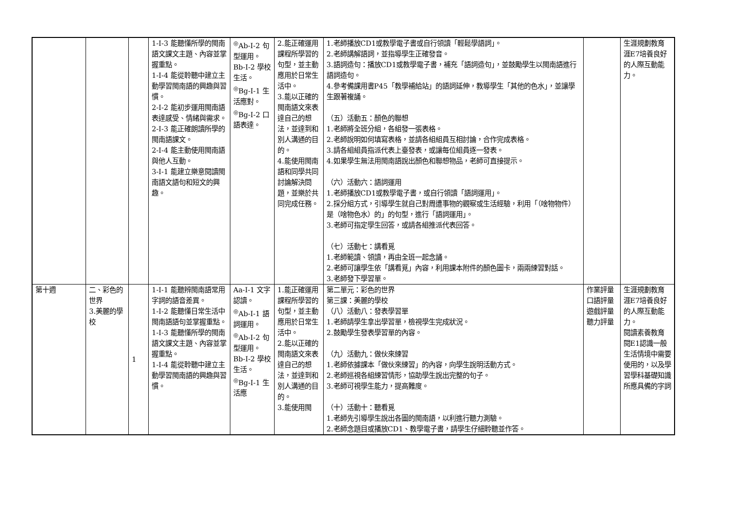| | | | 1-Ⅰ-3 能聽懂所學的閩南語文課文主題、內容並掌握重點。 1-Ⅰ-4 能從聆聽中建立主動學習閩南語的興趣與習慣。 2-Ⅰ-2 能初步運用閩南語表達感受、情緒與需求。 2-Ⅰ-3 能正確朗讀所學的閩南語課文。 2-Ⅰ-4 能主動使用閩南語與他人互動。 3-Ⅰ-1 能建立樂意閱讀閩南語文語句和短文的興趣。 | <sup>◎</sup>Ab-Ⅰ-2 句型運用。 Bb-Ⅰ-2 學校生活。 <sup>◎</sup>Bg-Ⅰ-1 生活應對。 <sup>◎</sup>Bg-Ⅰ-2 口語表達。 | 2.能正確運用課程所學習的句型，並主動應用於日常生活中。 3.能以正確的閩南語文來表達自己的想法，並達到和別人溝通的目的。 4.能使用閩南語和同學共同討論解決問題，並樂於共同完成任務。 | 1.老師播放CD1或教學電子書或自行領讀「輕鬆學語詞」。 2.老師講解語詞，並指導學生正確發音。 3.語詞造句：播放CD1或教學電子書，補充「語詞造句」，並鼓勵學生以閩南語進行語詞造句。 4.參考備課用書P45「教學補給站」的語詞延伸，教導學生「其他的色水」，並讓學生跟著複誦。 （五）活動五：顏色的聯想 1.老師將全班分組，各組發一張表格。 2.老師說明如何填寫表格，並請各組組員互相討論，合作完成表格。 3.請各組組員指派代表上臺發表，或讓每位組員逐一發表。 4.如果學生無法用閩南語說出顏色和聯想物品，老師可直接提示。 （六）活動六：語詞運用 1.老師播放CD1或教學電子書，或自行領讀「語詞運用」。 2.採分組方式，引導學生就自己對周遭事物的觀察或生活經驗，利用「（啥物物件）是（啥物色水）的」的句型，進行「語詞運用」。 3.老師可指定學生回答，或請各組推派代表回答。 （七）活動七：講看覓 1.老師範讀、領讀，再由全班一起念誦。 2.老師可讓學生依「講看覓」內容，利用課本附件的顏色圖卡，兩兩練習對話。 3.老師發下學習單。 | | 生涯規劃教育 涯E7培養良好的人際互動能力。 |
| 第十週 | 二、彩色的世界 3.美麗的學校 | 1 | 1-Ⅰ-1 能聽辨閩南語常用字詞的語音差異。 1-Ⅰ-2 能聽懂日常生活中閩南語語句並掌握重點。 1-Ⅰ-3 能聽懂所學的閩南語文課文主題、內容並掌握重點。 1-Ⅰ-4 能從聆聽中建立主動學習閩南語的興趣與習慣。 | Aa-Ⅰ-1 文字認讀。 <sup>◎</sup>Ab-Ⅰ-1 語詞運用。 <sup>◎</sup>Ab-Ⅰ-2 句型運用。 Bb-Ⅰ-2 學校生活。 <sup>◎</sup>Bg-Ⅰ-1 生活應 | 1.能正確運用課程所學習的句型，並主動應用於日常生活中。 2.能以正確的閩南語文來表達自己的想法，並達到和別人溝通的目的。 3.能使用閩 | 第二單元：彩色的世界 第三課：美麗的學校 （八）活動八：發表學習單 1.老師請學生拿出學習單，檢視學生完成狀況。 2.鼓勵學生發表學習單的內容。 （九）活動九：做伙來練習 1.老師依據課本「做伙來練習」的內容，向學生說明活動方式。 2.老師巡視各組練習情形，協助學生說出完整的句子。 3.老師可視學生能力，提高難度。 （十）活動十：聽看覓 1.老師先引導學生說出各圖的閩南語，以利進行聽力測驗。 2.老師念題目或播放CD1、教學電子書，請學生仔細聆聽並作答。 | 作業評量 口語評量 遊戲評量 聽力評量 | 生涯規劃教育 涯E7培養良好的人際互動能力。 閱讀素養教育 閱E1認識一般生活情境中需要使用的，以及學習學科基礎知識所應具備的字詞 |